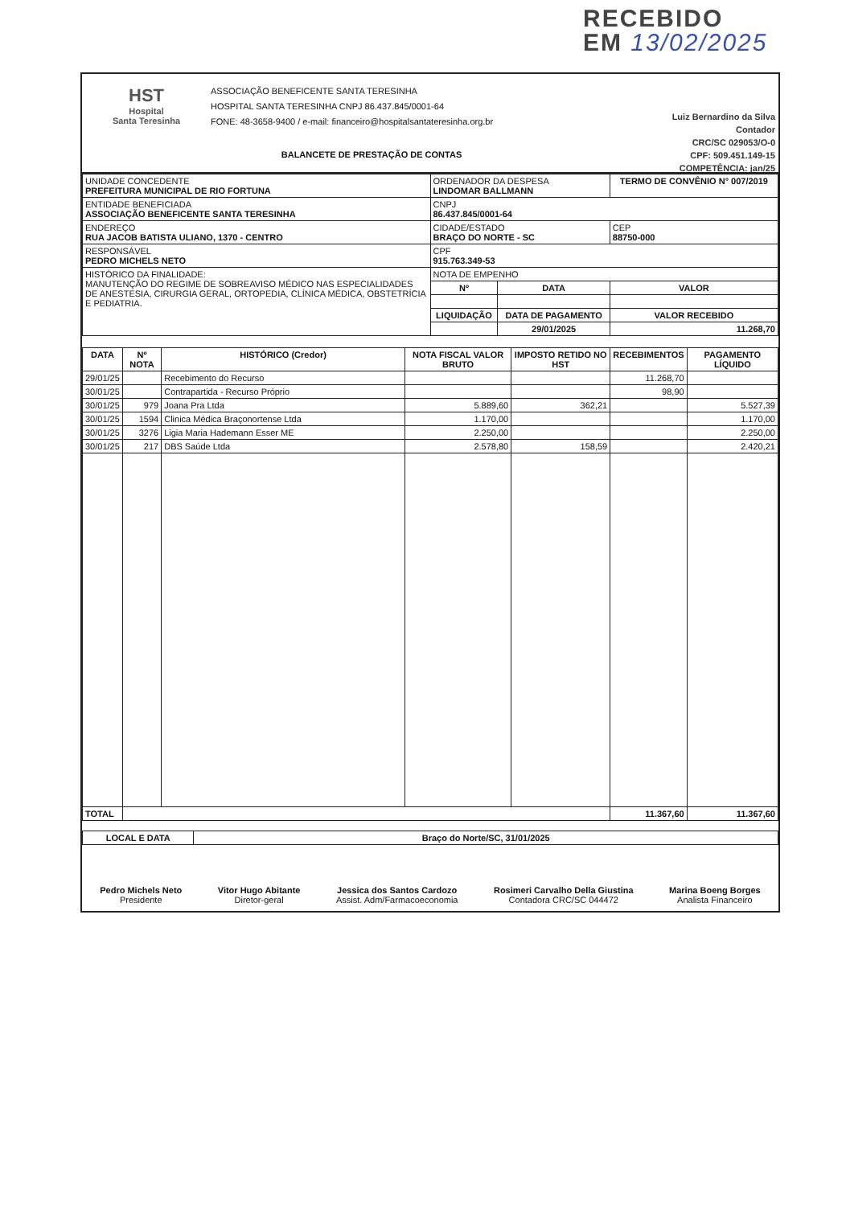RECEBIDO
EM 13/02/2025
HST
Hospital
Santa Teresinha
ASSOCIAÇÃO BENEFICENTE SANTA TERESINHA
HOSPITAL SANTA TERESINHA CNPJ 86.437.845/0001-64
FONE: 48-3658-9400 / e-mail: financeiro@hospitalsantateresinha.org.br
BALANCETE DE PRESTAÇÃO DE CONTAS
Luiz Bernardino da Silva
Contador
CRC/SC 029053/O-0
CPF: 509.451.149-15
COMPETÊNCIA: jan/25
| UNIDADE CONCEDENTE PREFEITURA MUNICIPAL DE RIO FORTUNA | ORDENADOR DA DESPESA LINDOMAR BALLMANN | | TERMO DE CONVÊNIO N° 007/2019 | |
| ENTIDADE BENEFICIADA ASSOCIAÇÃO BENEFICENTE SANTA TERESINHA | CNPJ 86.437.845/0001-64 | | | |
| ENDEREÇO RUA JACOB BATISTA ULIANO, 1370 - CENTRO | CIDADE/ESTADO BRAÇO DO NORTE - SC | | | CEP 88750-000 |
| RESPONSÁVEL PEDRO MICHELS NETO | CPF 915.763.349-53 | | | |
| HISTÓRICO DA FINALIDADE: MANUTENÇÃO DO REGIME DE SOBREAVISO MÉDICO NAS ESPECIALIDADES DE ANESTESIA, CIRURGIA GERAL, ORTOPEDIA, CLÍNICA MÉDICA, OBSTETRÍCIA E PEDIATRIA. | NOTA DE EMPENHO | | | |
| | Nº | DATA | VALOR | |
| | LIQUIDAÇÃO | DATA DE PAGAMENTO | VALOR RECEBIDO | |
| | | 29/01/2025 | 11.268,70 | |
| DATA | Nº NOTA | HISTÓRICO (Credor) | NOTA FISCAL VALOR BRUTO | IMPOSTO RETIDO NO HST | RECEBIMENTOS | PAGAMENTO LÍQUIDO |
| --- | --- | --- | --- | --- | --- | --- |
| 29/01/25 | | Recebimento do Recurso | | | 11.268,70 | |
| 30/01/25 | | Contrapartida - Recurso Próprio | | | 98,90 | |
| 30/01/25 | 979 | Joana Pra Ltda | 5.889,60 | 362,21 | | 5.527,39 |
| 30/01/25 | 1594 | Clinica Médica Braçonortense Ltda | 1.170,00 | | | 1.170,00 |
| 30/01/25 | 3276 | Ligia Maria Hademann Esser ME | 2.250,00 | | | 2.250,00 |
| 30/01/25 | 217 | DBS Saúde Ltda | 2.578,80 | 158,59 | | 2.420,21 |
| TOTAL | | | | | 11.367,60 | 11.367,60 |
| LOCAL E DATA | Braço do Norte/SC, 31/01/2025 |
| --- | --- |
Pedro Michels Neto
Presidente
Vitor Hugo Abitante
Diretor-geral
Jessica dos Santos Cardozo
Assist. Adm/Farmacoeconomia
Rosimeri Carvalho Della Giustina
Contadora CRC/SC 044472
Marina Boeng Borges
Analista Financeiro